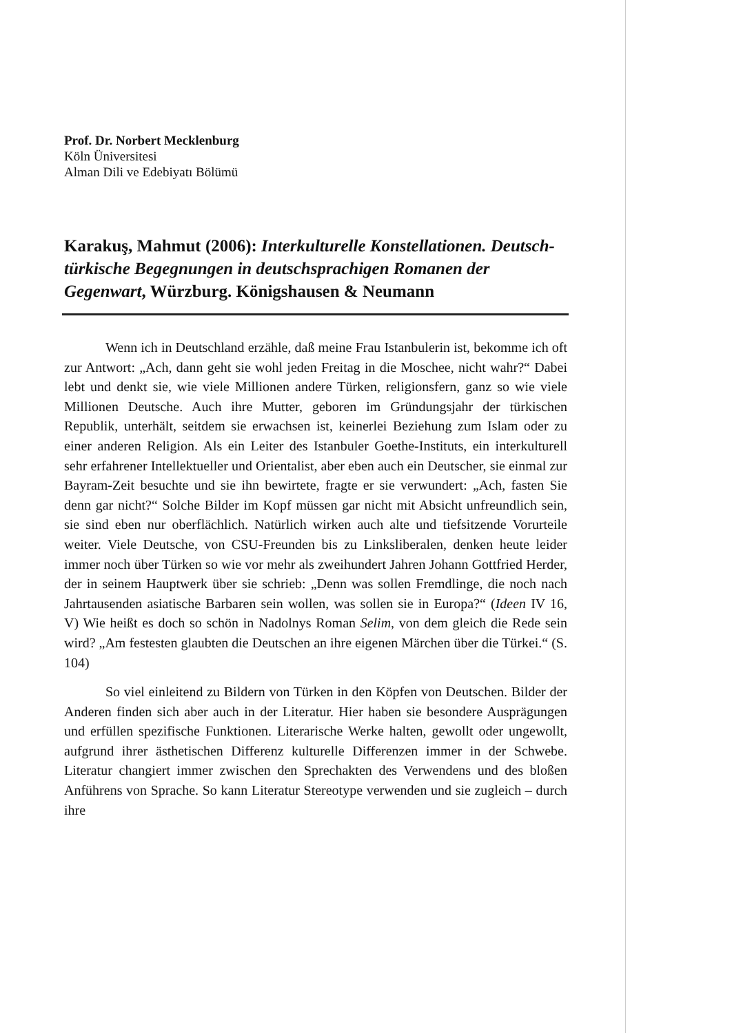Prof. Dr. Norbert Mecklenburg
Köln Üniversitesi
Alman Dili ve Edebiyatı Bölümü
Karakuş, Mahmut (2006): Interkulturelle Konstellationen. Deutsch-türkische Begegnungen in deutschsprachigen Romanen der Gegenwart, Würzburg. Königshausen & Neumann
Wenn ich in Deutschland erzähle, daß meine Frau Istanbulerin ist, bekomme ich oft zur Antwort: „Ach, dann geht sie wohl jeden Freitag in die Moschee, nicht wahr?“ Dabei lebt und denkt sie, wie viele Millionen andere Türken, religionsfern, ganz so wie viele Millionen Deutsche. Auch ihre Mutter, geboren im Gründungsjahr der türkischen Republik, unterhält, seitdem sie erwachsen ist, keinerlei Beziehung zum Islam oder zu einer anderen Religion. Als ein Leiter des Istanbuler Goethe-Instituts, ein interkulturell sehr erfahrener Intellektueller und Orientalist, aber eben auch ein Deutscher, sie einmal zur Bayram-Zeit besuchte und sie ihn bewirtete, fragte er sie verwundert: „Ach, fasten Sie denn gar nicht?“ Solche Bilder im Kopf müssen gar nicht mit Absicht unfreundlich sein, sie sind eben nur oberflächlich. Natürlich wirken auch alte und tiefsitzende Vorurteile weiter. Viele Deutsche, von CSU-Freunden bis zu Linksliberalen, denken heute leider immer noch über Türken so wie vor mehr als zweihundert Jahren Johann Gottfried Herder, der in seinem Hauptwerk über sie schrieb: „Denn was sollen Fremdlinge, die noch nach Jahrtausenden asiatische Barbaren sein wollen, was sollen sie in Europa?“ (Ideen IV 16, V) Wie heißt es doch so schön in Nadolnys Roman Selim, von dem gleich die Rede sein wird? „Am festesten glaubten die Deutschen an ihre eigenen Märchen über die Türkei.“ (S. 104)
So viel einleitend zu Bildern von Türken in den Köpfen von Deutschen. Bilder der Anderen finden sich aber auch in der Literatur. Hier haben sie besondere Ausprägungen und erfüllen spezifische Funktionen. Literarische Werke halten, gewollt oder ungewollt, aufgrund ihrer ästhetischen Differenz kulturelle Differenzen immer in der Schwebe. Literatur changiert immer zwischen den Sprechakten des Verwendens und des bloßen Anführens von Sprache. So kann Literatur Stereotype verwenden und sie zugleich – durch ihre